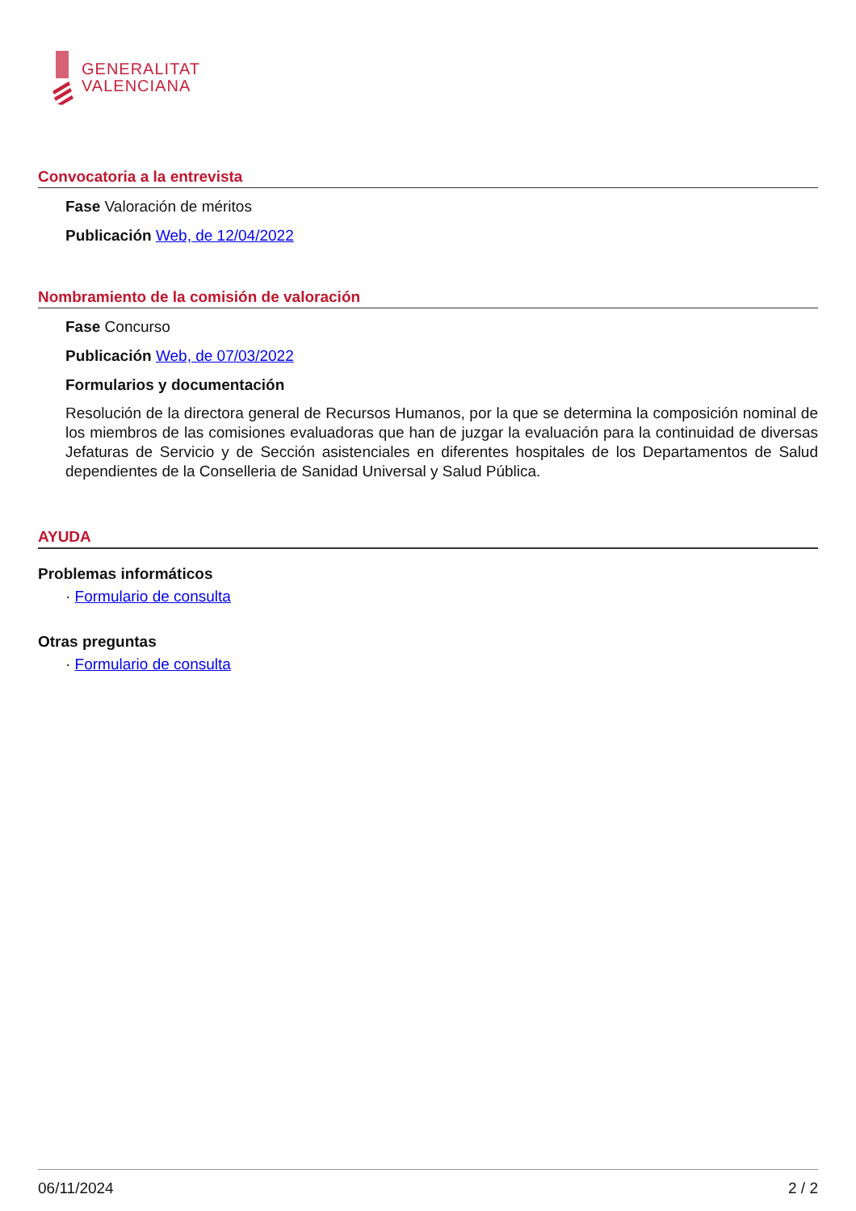GENERALITAT
VALENCIANA
Convocatoria a la entrevista
Fase Valoración de méritos
Publicación Web, de 12/04/2022
Nombramiento de la comisión de valoración
Fase Concurso
Publicación Web, de 07/03/2022
Formularios y documentación
Resolución de la directora general de Recursos Humanos, por la que se determina la composición nominal de los miembros de las comisiones evaluadoras que han de juzgar la evaluación para la continuidad de diversas Jefaturas de Servicio y de Sección asistenciales en diferentes hospitales de los Departamentos de Salud dependientes de la Conselleria de Sanidad Universal y Salud Pública.
AYUDA
Problemas informáticos
· Formulario de consulta
Otras preguntas
· Formulario de consulta
06/11/2024 2 / 2